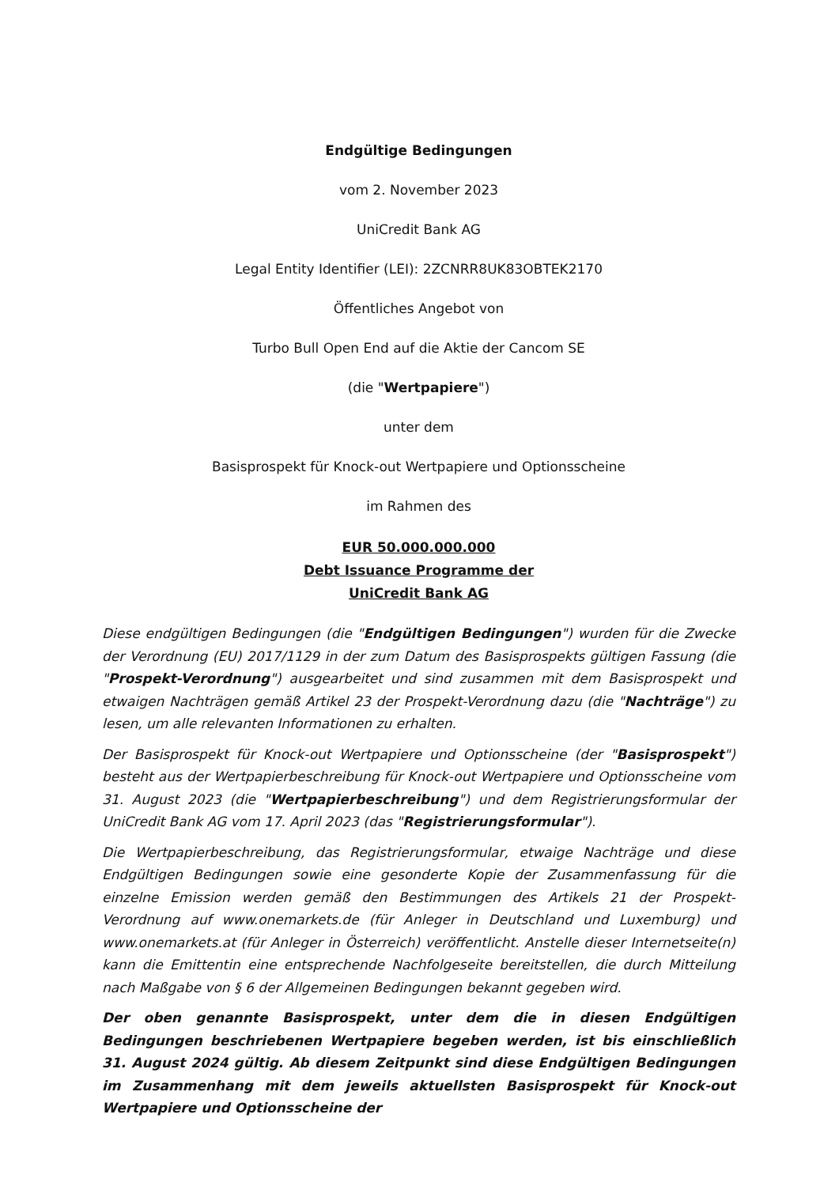Endgültige Bedingungen
vom 2. November 2023
UniCredit Bank AG
Legal Entity Identifier (LEI): 2ZCNRR8UK83OBTEK2170
Öffentliches Angebot von
Turbo Bull Open End auf die Aktie der Cancom SE
(die "Wertpapiere")
unter dem
Basisprospekt für Knock-out Wertpapiere und Optionsscheine
im Rahmen des
EUR 50.000.000.000
Debt Issuance Programme der
UniCredit Bank AG
Diese endgültigen Bedingungen (die "Endgültigen Bedingungen") wurden für die Zwecke der Verordnung (EU) 2017/1129 in der zum Datum des Basisprospekts gültigen Fassung (die "Prospekt-Verordnung") ausgearbeitet und sind zusammen mit dem Basisprospekt und etwaigen Nachträgen gemäß Artikel 23 der Prospekt-Verordnung dazu (die "Nachträge") zu lesen, um alle relevanten Informationen zu erhalten.
Der Basisprospekt für Knock-out Wertpapiere und Optionsscheine (der "Basisprospekt") besteht aus der Wertpapierbeschreibung für Knock-out Wertpapiere und Optionsscheine vom 31. August 2023 (die "Wertpapierbeschreibung") und dem Registrierungsformular der UniCredit Bank AG vom 17. April 2023 (das "Registrierungsformular").
Die Wertpapierbeschreibung, das Registrierungsformular, etwaige Nachträge und diese Endgültigen Bedingungen sowie eine gesonderte Kopie der Zusammenfassung für die einzelne Emission werden gemäß den Bestimmungen des Artikels 21 der Prospekt-Verordnung auf www.onemarkets.de (für Anleger in Deutschland und Luxemburg) und www.onemarkets.at (für Anleger in Österreich) veröffentlicht. Anstelle dieser Internetseite(n) kann die Emittentin eine entsprechende Nachfolgeseite bereitstellen, die durch Mitteilung nach Maßgabe von § 6 der Allgemeinen Bedingungen bekannt gegeben wird.
Der oben genannte Basisprospekt, unter dem die in diesen Endgültigen Bedingungen beschriebenen Wertpapiere begeben werden, ist bis einschließlich 31. August 2024 gültig. Ab diesem Zeitpunkt sind diese Endgültigen Bedingungen im Zusammenhang mit dem jeweils aktuellsten Basisprospekt für Knock-out Wertpapiere und Optionsscheine der